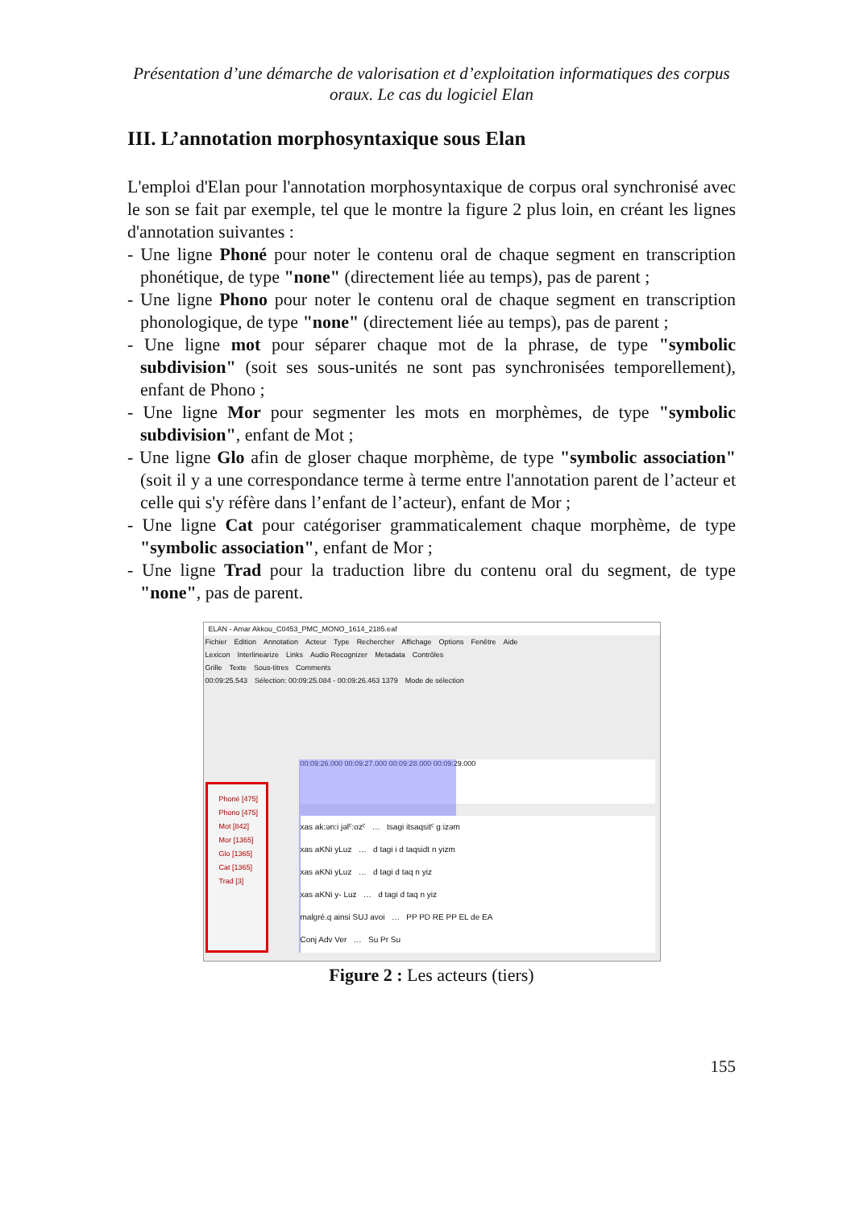Présentation d’une démarche de valorisation et d’exploitation informatiques des corpus oraux. Le cas du logiciel Elan
III. L’annotation morphosyntaxique sous Elan
L'emploi d'Elan pour l'annotation morphosyntaxique de corpus oral synchronisé avec le son se fait par exemple, tel que le montre la figure 2 plus loin, en créant les lignes d'annotation suivantes :
- Une ligne Phoné pour noter le contenu oral de chaque segment en transcription phonétique, de type "none" (directement liée au temps), pas de parent ;
- Une ligne Phono pour noter le contenu oral de chaque segment en transcription phonologique, de type "none" (directement liée au temps), pas de parent ;
- Une ligne mot pour séparer chaque mot de la phrase, de type "symbolic subdivision" (soit ses sous-unités ne sont pas synchronisées temporellement), enfant de Phono ;
- Une ligne Mor pour segmenter les mots en morphèmes, de type "symbolic subdivision", enfant de Mot ;
- Une ligne Glo afin de gloser chaque morphème, de type "symbolic association" (soit il y a une correspondance terme à terme entre l'annotation parent de l’acteur et celle qui s'y réfère dans l’enfant de l’acteur), enfant de Mor ;
- Une ligne Cat pour catégoriser grammaticalement chaque morphème, de type "symbolic association", enfant de Mor ;
- Une ligne Trad pour la traduction libre du contenu oral du segment, de type "none", pas de parent.
ELAN - Amar Akkou_C0453_PMC_MONO_1614_2185.eaf
Fichier Edition Annotation Acteur Type Rechercher Affichage Options Fenêtre Aide
Lexicon Interlinearize Links Audio Recognizer Metadata Contrôles
Grille Texte Sous-titres Comments
00:09:25.543 Sélection: 00:09:25.084 - 00:09:26.463 1379 Mode de sélection
00:09:26.000 00:09:27.000 00:09:28.000 00:09:29.000
Phoné [475]
Phono [475]
Mot [842]
Mor [1365]
Glo [1365]
Cat [1365]
Trad [3]
xas ak:ən:i jəlˤ:ozˤ … tsagi itsaqsitˤ gːizəm
xas aKNi yLuz … d tagi i d taqsidt n yizm
xas aKNi yLuz … d tagi d taq n yiz
xas aKNi y- Luz … d tagi d taq n yiz
malgré.q ainsi SUJ avoi … PP PD RE PP EL de EA
Conj Adv Ver … Su Pr Su
Figure 2 : Les acteurs (tiers)
155